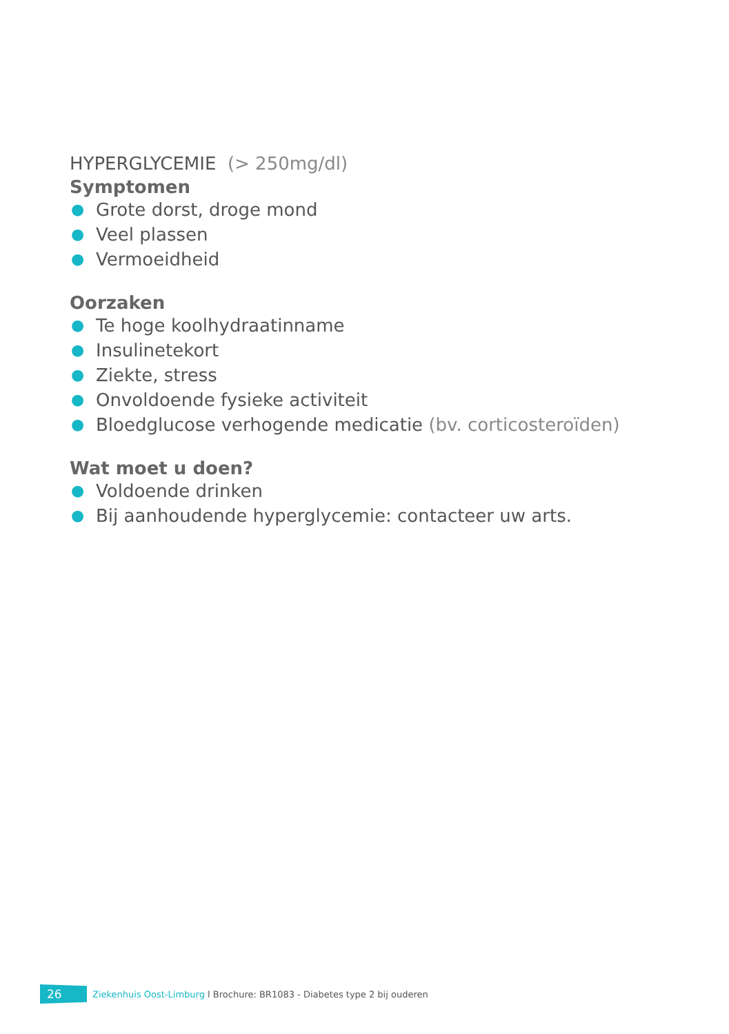HYPERGLYCEMIE (> 250mg/dl)
Symptomen
● Grote dorst, droge mond
● Veel plassen
● Vermoeidheid
Oorzaken
● Te hoge koolhydraatinname
● Insulinetekort
● Ziekte, stress
● Onvoldoende fysieke activiteit
● Bloedglucose verhogende medicatie (bv. corticosteroïden)
Wat moet u doen?
● Voldoende drinken
● Bij aanhoudende hyperglycemie: contacteer uw arts.
26
Ziekenhuis Oost-Limburg l Brochure: BR1083 - Diabetes type 2 bij ouderen